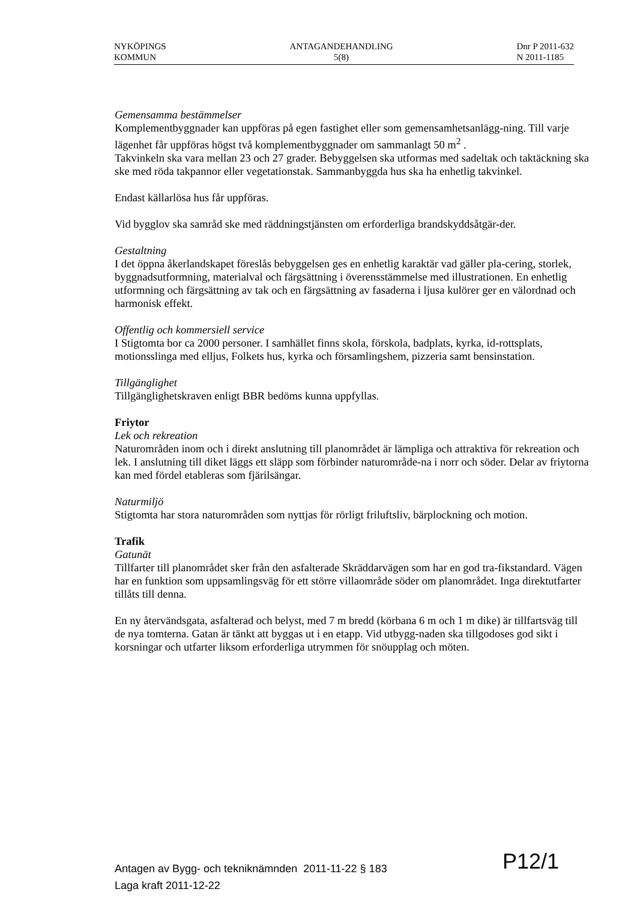NYKÖPINGS
KOMMUN
ANTAGANDEHANDLING
5(8)
Dnr P 2011-632
N 2011-1185
Gemensamma bestämmelser
Komplementbyggnader kan uppföras på egen fastighet eller som gemensamhetsanlägg-ning. Till varje lägenhet får uppföras högst två komplementbyggnader om sammanlagt 50 m<sup>2</sup> .
Takvinkeln ska vara mellan 23 och 27 grader. Bebyggelsen ska utformas med sadeltak och taktäckning ska ske med röda takpannor eller vegetationstak. Sammanbyggda hus ska ha enhetlig takvinkel.
Endast källarlösa hus får uppföras.
Vid bygglov ska samråd ske med räddningstjänsten om erforderliga brandskyddsåtgär-der.
Gestaltning
I det öppna åkerlandskapet föreslås bebyggelsen ges en enhetlig karaktär vad gäller pla-cering, storlek, byggnadsutformning, materialval och färgsättning i överensstämmelse med illustrationen. En enhetlig utformning och färgsättning av tak och en färgsättning av fasaderna i ljusa kulörer ger en välordnad och harmonisk effekt.
Offentlig och kommersiell service
I Stigtomta bor ca 2000 personer. I samhället finns skola, förskola, badplats, kyrka, id-rottsplats, motionsslinga med elljus, Folkets hus, kyrka och församlingshem, pizzeria samt bensinstation.
Tillgänglighet
Tillgänglighetskraven enligt BBR bedöms kunna uppfyllas.
Friytor
Lek och rekreation
Naturområden inom och i direkt anslutning till planområdet är lämpliga och attraktiva för rekreation och lek. I anslutning till diket läggs ett släpp som förbinder naturområde-na i norr och söder. Delar av friytorna kan med fördel etableras som fjärilsängar.
Naturmiljö
Stigtomta har stora naturområden som nyttjas för rörligt friluftsliv, bärplockning och motion.
Trafik
Gatunät
Tillfarter till planområdet sker från den asfalterade Skräddarvägen som har en god tra-fikstandard. Vägen har en funktion som uppsamlingsväg för ett större villaområde söder om planområdet. Inga direktutfarter tillåts till denna.
En ny återvändsgata, asfalterad och belyst, med 7 m bredd (körbana 6 m och 1 m dike) är tillfartsväg till de nya tomterna. Gatan är tänkt att byggas ut i en etapp. Vid utbygg-naden ska tillgodoses god sikt i korsningar och utfarter liksom erforderliga utrymmen för snöupplag och möten.
Antagen av Bygg- och tekniknämnden 2011-11-22 § 183
Laga kraft 2011-12-22
P12/1